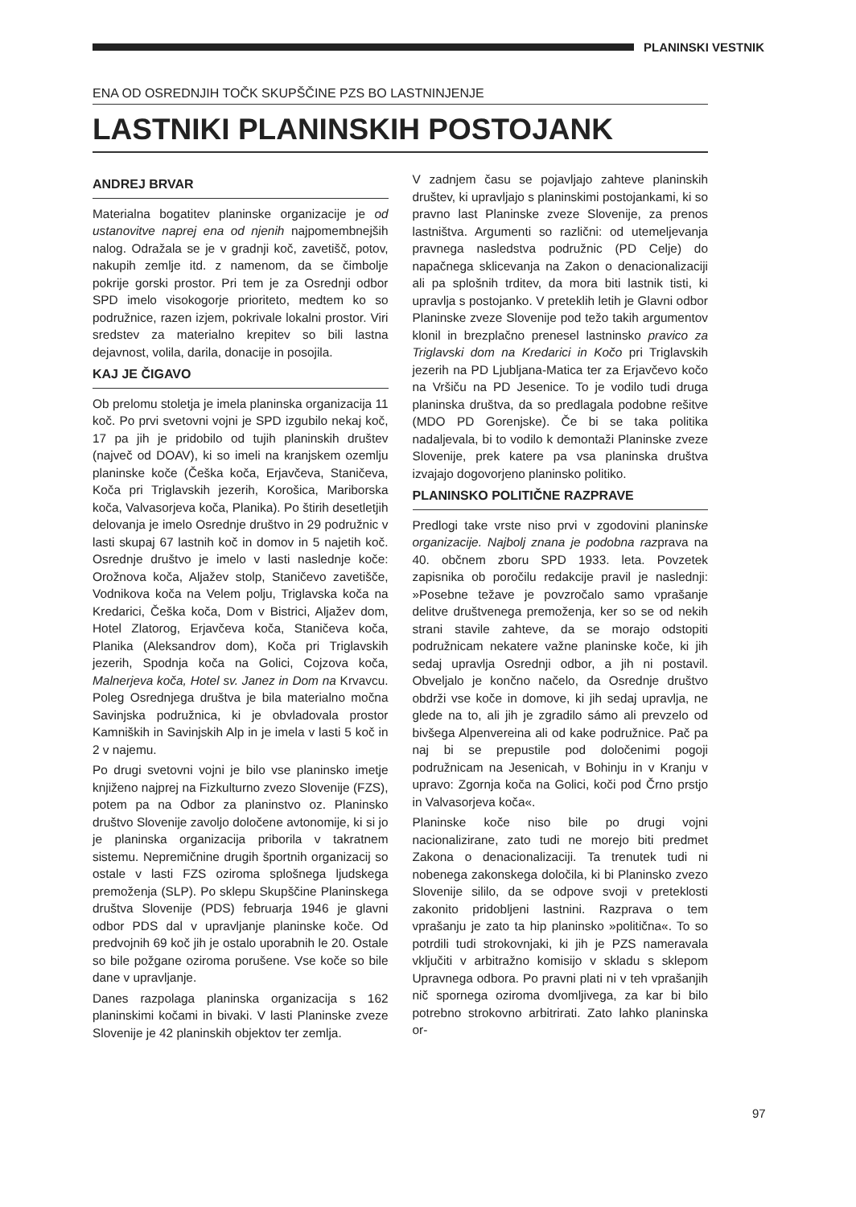PLANINSKI VESTNIK
ENA OD OSREDNJIH TOČK SKUPŠČINE PZS BO LASTNINJENJE
LASTNIKI PLANINSKIH POSTOJANK
ANDREJ BRVAR
Materialna bogatitev planinske organizacije je od ustanovitve naprej ena od njenih najpomembnejših nalog. Odražala se je v gradnji koč, zavetišč, potov, nakupih zemlje itd. z namenom, da se čimbolje pokrije gorski prostor. Pri tem je za Osrednji odbor SPD imelo visokogorje prioriteto, medtem ko so podružnice, razen izjem, pokrivale lokalni prostor. Viri sredstev za materialno krepitev so bili lastna dejavnost, volila, darila, donacije in posojila.
KAJ JE ČIGAVO
Ob prelomu stoletja je imela planinska organizacija 11 koč. Po prvi svetovni vojni je SPD izgubilo nekaj koč, 17 pa jih je pridobilo od tujih planinskih društev (največ od DOAV), ki so imeli na kranjskem ozemlju planinske koče (Češka koča, Erjavčeva, Staničeva, Koča pri Triglavskih jezerih, Korošica, Mariborska koča, Valvasorjeva koča, Planika). Po štirih desetletjih delovanja je imelo Osrednje društvo in 29 podružnic v lasti skupaj 67 lastnih koč in domov in 5 najetih koč. Osrednje društvo je imelo v lasti naslednje koče: Orožnova koča, Aljažev stolp, Staničevo zavetišče, Vodnikova koča na Velem polju, Triglavska koča na Kredarici, Češka koča, Dom v Bistrici, Aljažev dom, Hotel Zlatorog, Erjavčeva koča, Staničeva koča, Planika (Aleksandrov dom), Koča pri Triglavskih jezerih, Spodnja koča na Golici, Cojzova koča, Malnerjeva koča, Hotel sv. Janez in Dom na Krvavcu. Poleg Osrednjega društva je bila materialno močna Savinjska podružnica, ki je obvladovala prostor Kamniških in Savinjskih Alp in je imela v lasti 5 koč in 2 v najemu.
Po drugi svetovni vojni je bilo vse planinsko imetje knjiženo najprej na Fizkulturno zvezo Slovenije (FZS), potem pa na Odbor za planinstvo oz. Planinsko društvo Slovenije zavoljo določene avtonomije, ki si jo je planinska organizacija priborila v takratnem sistemu. Nepremičnine drugih športnih organizacij so ostale v lasti FZS oziroma splošnega ljudskega premoženja (SLP). Po sklepu Skupščine Planinskega društva Slovenije (PDS) februarja 1946 je glavni odbor PDS dal v upravljanje planinske koče. Od predvojnih 69 koč jih je ostalo uporabnih le 20. Ostale so bile požgane oziroma porušene. Vse koče so bile dane v upravljanje.
Danes razpolaga planinska organizacija s 162 planinskimi kočami in bivaki. V lasti Planinske zveze Slovenije je 42 planinskih objektov ter zemlja.
V zadnjem času se pojavljajo zahteve planinskih društev, ki upravljajo s planinskimi postojankami, ki so pravno last Planinske zveze Slovenije, za prenos lastništva. Argumenti so različni: od utemeljevanja pravnega nasledstva podružnic (PD Celje) do napačnega sklicevanja na Zakon o denacionalizaciji ali pa splošnih trditev, da mora biti lastnik tisti, ki upravlja s postojanko. V preteklih letih je Glavni odbor Planinske zveze Slovenije pod težo takih argumentov klonil in brezplačno prenesel lastninsko pravico za Triglavski dom na Kredarici in Kočo pri Triglavskih jezerih na PD Ljubljana-Matica ter za Erjavčevo kočo na Vršiču na PD Jesenice. To je vodilo tudi druga planinska društva, da so predlagala podobne rešitve (MDO PD Gorenjske). Če bi se taka politika nadaljevala, bi to vodilo k demontaži Planinske zveze Slovenije, prek katere pa vsa planinska društva izvajajo dogovorjeno planinsko politiko.
PLANINSKO POLITIČNE RAZPRAVE
Predlogi take vrste niso prvi v zgodovini planinske organizacije. Najbolj znana je podobna razprava na 40. občnem zboru SPD 1933. leta. Povzetek zapisnika ob poročilu redakcije pravil je naslednji: »Posebne težave je povzročalo samo vprašanje delitve društvenega premoženja, ker so se od nekih strani stavile zahteve, da se morajo odstopiti podružnicam nekatere važne planinske koče, ki jih sedaj upravlja Osrednji odbor, a jih ni postavil. Obveljalo je končno načelo, da Osrednje društvo obdrži vse koče in domove, ki jih sedaj upravlja, ne glede na to, ali jih je zgradilo sámo ali prevzelo od bivšega Alpenvereina ali od kake podružnice. Pač pa naj bi se prepustile pod določenimi pogoji podružnicam na Jesenicah, v Bohinju in v Kranju v upravo: Zgornja koča na Golici, koči pod Črno prstjo in Valvasorjeva koča«.
Planinske koče niso bile po drugi vojni nacionalizirane, zato tudi ne morejo biti predmet Zakona o denacionalizaciji. Ta trenutek tudi ni nobenega zakonskega določila, ki bi Planinsko zvezo Slovenije sililo, da se odpove svoji v preteklosti zakonito pridobljeni lastnini. Razprava o tem vprašanju je zato ta hip planinsko »politična«. To so potrdili tudi strokovnjaki, ki jih je PZS nameravala vključiti v arbitražno komisijo v skladu s sklepom Upravnega odbora. Po pravni plati ni v teh vprašanjih nič spornega oziroma dvomljivega, za kar bi bilo potrebno strokovno arbitrirati. Zato lahko planinska or-
97